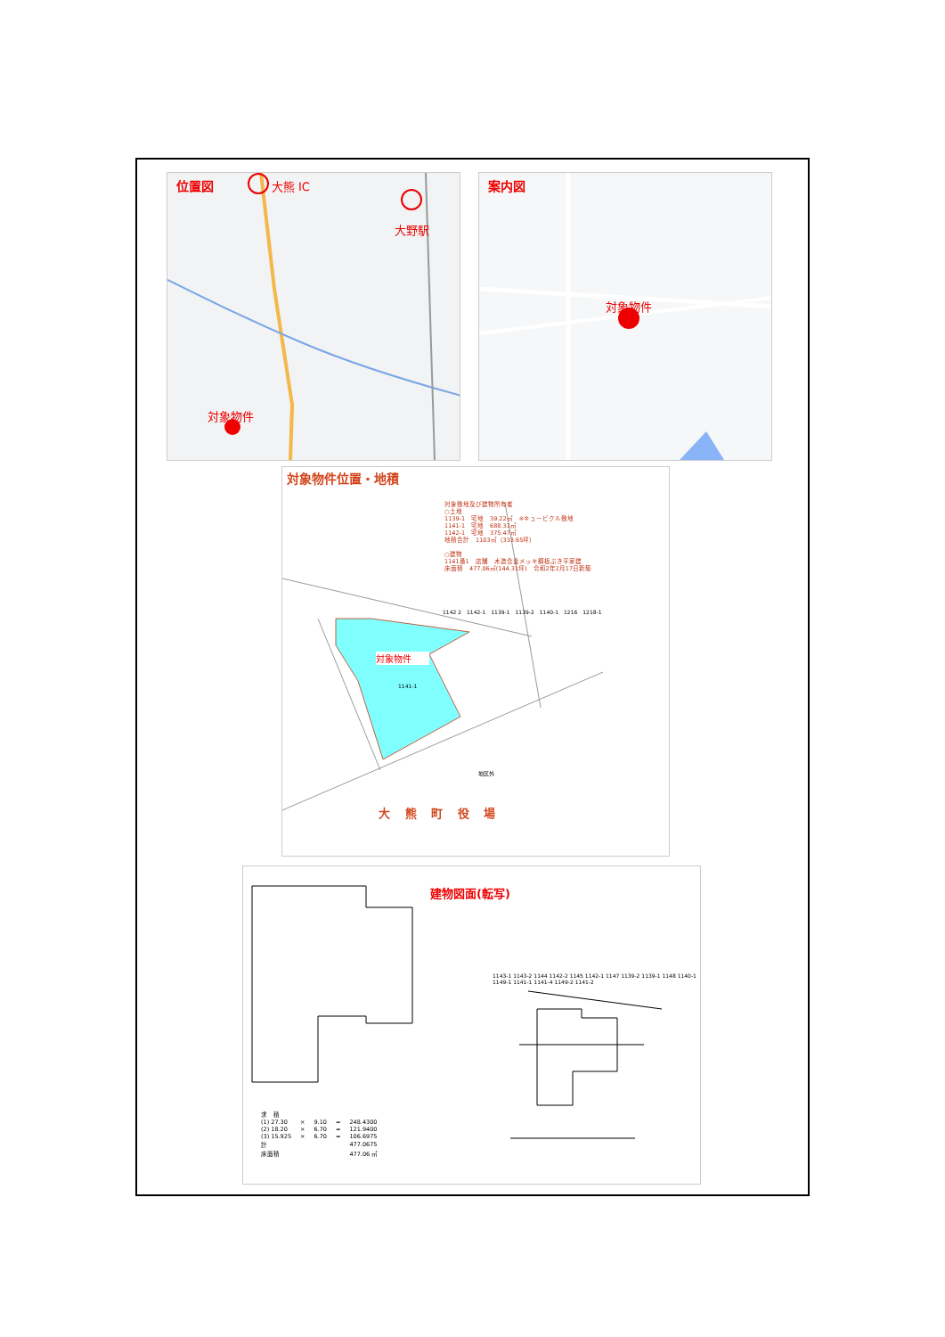位置図 大熊 IC
大野駅
対象物件
案内図
対象物件
対象物件位置・地積
対象敷地及び建物所有者
○土地
1139-1　宅地　39.22㎡　※キュービクル敷地
1141-1　宅地　688.31㎡
1142-1　宅地　375.47㎡
地積合計　1103㎡（333.65坪）
○建物
1141番1　店舗　木造合金メッキ鋼板ぶき平家建
床面積　477.06㎡(144.31坪)　令和2年2月17日新築
1142 2　1142-1　1139-1　1139-2　1140-1　1216　1218-1
対象物件
1141-1
地区外
大 熊 町 役 場
建物図面(転写)
1143-1 1143-2 1144 1142-2 1145 1142-1 1147 1139-2 1139-1 1148 1140-1 1149-1 1141-1 1141-4 1149-2 1141-2
| 求 積 | | | | |
| (1) 27.30 | × | 9.10 | = | 248.4300 |
| (2) 18.20 | × | 6.70 | = | 121.9400 |
| (3) 15.925 | × | 6.70 | = | 106.6975 |
| 計 | | | | 477.0675 |
| 床面積 | | | | 477.06 ㎡ |